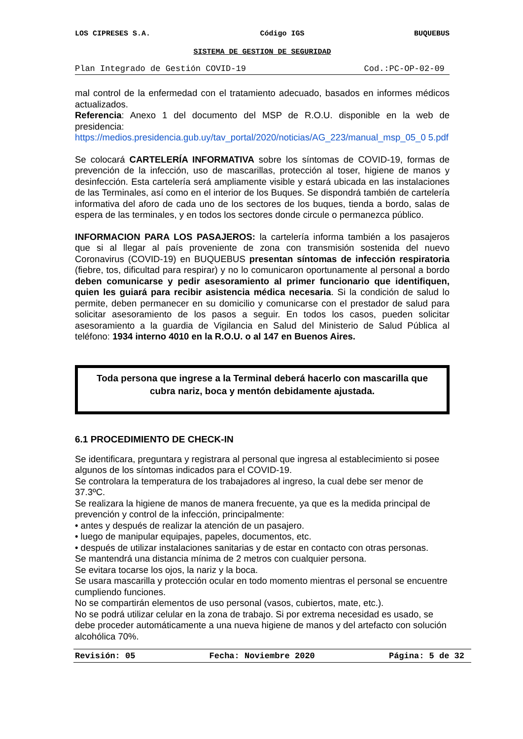LOS CIPRESES S.A. Código IGS BUQUEBUS
SISTEMA DE GESTION DE SEGURIDAD
Plan Integrado de Gestión COVID-19 Cod.:PC-OP-02-09
mal control de la enfermedad con el tratamiento adecuado, basados en informes médicos actualizados.
Referencia: Anexo 1 del documento del MSP de R.O.U. disponible en la web de presidencia:
https://medios.presidencia.gub.uy/tav_portal/2020/noticias/AG_223/manual_msp_05_0 5.pdf
Se colocará CARTELERÍA INFORMATIVA sobre los síntomas de COVID-19, formas de prevención de la infección, uso de mascarillas, protección al toser, higiene de manos y desinfección. Esta cartelería será ampliamente visible y estará ubicada en las instalaciones de las Terminales, así como en el interior de los Buques. Se dispondrá también de cartelería informativa del aforo de cada uno de los sectores de los buques, tienda a bordo, salas de espera de las terminales, y en todos los sectores donde circule o permanezca público.
INFORMACION PARA LOS PASAJEROS: la cartelería informa también a los pasajeros que si al llegar al país proveniente de zona con transmisión sostenida del nuevo Coronavirus (COVID-19) en BUQUEBUS presentan síntomas de infección respiratoria (fiebre, tos, dificultad para respirar) y no lo comunicaron oportunamente al personal a bordo deben comunicarse y pedir asesoramiento al primer funcionario que identifiquen, quien les guiará para recibir asistencia médica necesaria. Si la condición de salud lo permite, deben permanecer en su domicilio y comunicarse con el prestador de salud para solicitar asesoramiento de los pasos a seguir. En todos los casos, pueden solicitar asesoramiento a la guardia de Vigilancia en Salud del Ministerio de Salud Pública al teléfono: 1934 interno 4010 en la R.O.U. o al 147 en Buenos Aires.
Toda persona que ingrese a la Terminal deberá hacerlo con mascarilla que cubra nariz, boca y mentón debidamente ajustada.
6.1 PROCEDIMIENTO DE CHECK-IN
Se identificara, preguntara y registrara al personal que ingresa al establecimiento si posee algunos de los síntomas indicados para el COVID-19.
Se controlara la temperatura de los trabajadores al ingreso, la cual debe ser menor de 37.3ºC.
Se realizara la higiene de manos de manera frecuente, ya que es la medida principal de prevención y control de la infección, principalmente:
• antes y después de realizar la atención de un pasajero.
• luego de manipular equipajes, papeles, documentos, etc.
• después de utilizar instalaciones sanitarias y de estar en contacto con otras personas.
Se mantendrá una distancia mínima de 2 metros con cualquier persona.
Se evitara tocarse los ojos, la nariz y la boca.
Se usara mascarilla y protección ocular en todo momento mientras el personal se encuentre cumpliendo funciones.
No se compartirán elementos de uso personal (vasos, cubiertos, mate, etc.).
No se podrá utilizar celular en la zona de trabajo. Si por extrema necesidad es usado, se debe proceder automáticamente a una nueva higiene de manos y del artefacto con solución alcohólica 70%.
Revisión: 05 Fecha: Noviembre 2020 Página: 5 de 32